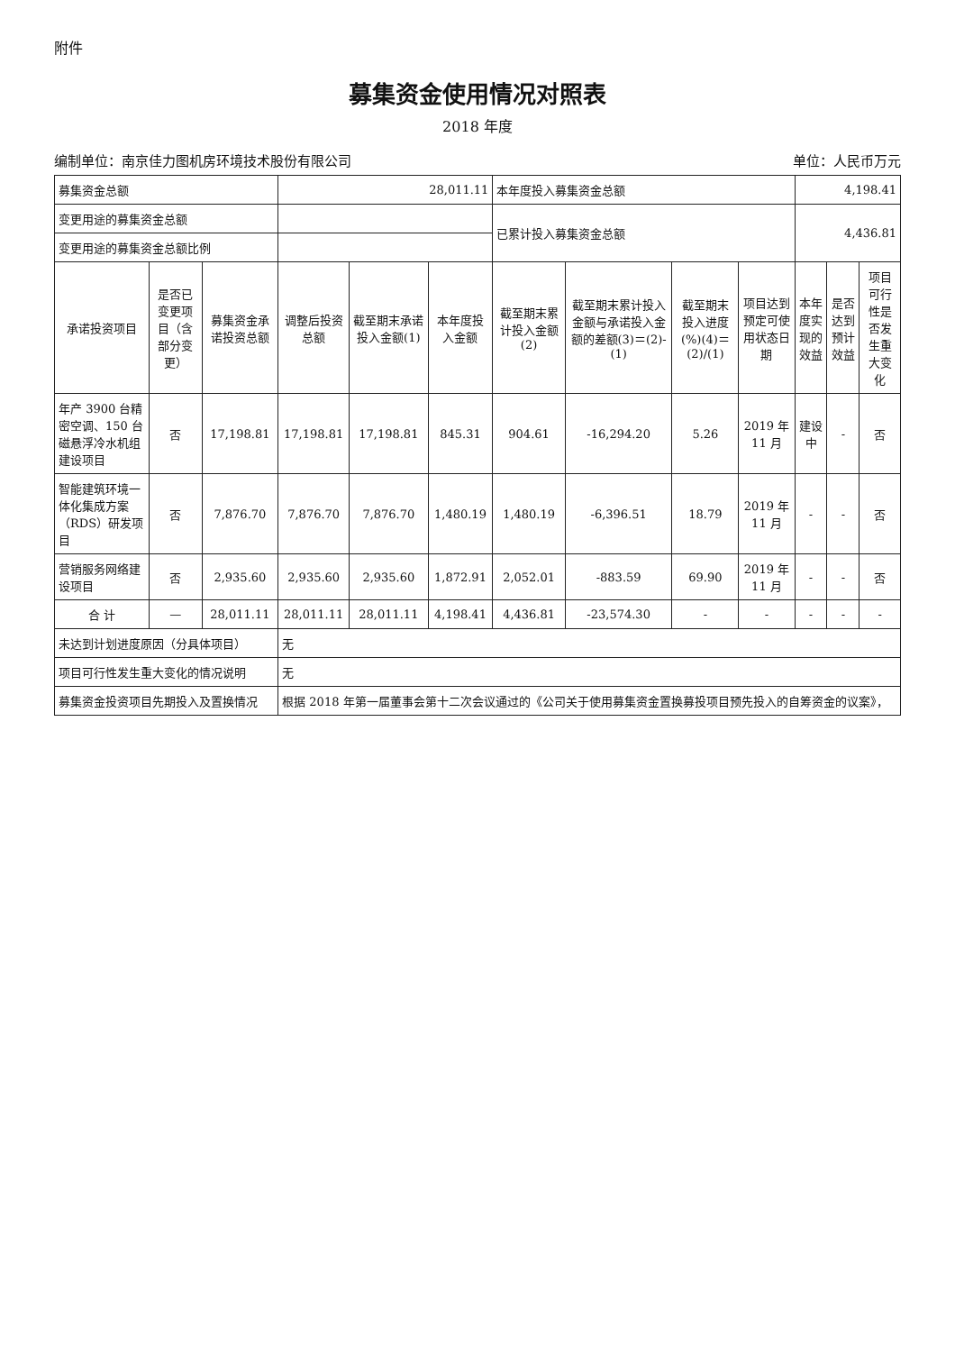附件
募集资金使用情况对照表
2018 年度
编制单位：南京佳力图机房环境技术股份有限公司 单位：人民币万元
| 募集资金总额 | | | 28,011.11 | | | 本年度投入募集资金总额 | | | | 4,198.41 | | |
| 变更用途的募集资金总额 | | | | | | 已累计投入募集资金总额 | | | | 4,436.81 | | |
| 变更用途的募集资金总额比例 | | | | | | | | | | | | |
| 承诺投资项目 | 是否已变更项目（含部分变更） | 募集资金承诺投资总额 | 调整后投资总额 | 截至期末承诺投入金额(1) | 本年度投入金额 | 截至期末累计投入金额(2) | 截至期末累计投入金额与承诺投入金额的差额(3)＝(2)-(1) | 截至期末投入进度(%)(4)＝(2)/(1) | 项目达到预定可使用状态日期 | 本年度实现的效益 | 是否达到预计效益 | 项目可行性是否发生重大变化 |
| 年产 3900 台精密空调、150 台磁悬浮冷水机组建设项目 | 否 | 17,198.81 | 17,198.81 | 17,198.81 | 845.31 | 904.61 | -16,294.20 | 5.26 | 2019 年 11 月 | 建设中 | - | 否 |
| 智能建筑环境一体化集成方案（RDS）研发项目 | 否 | 7,876.70 | 7,876.70 | 7,876.70 | 1,480.19 | 1,480.19 | -6,396.51 | 18.79 | 2019 年 11 月 | - | - | 否 |
| 营销服务网络建设项目 | 否 | 2,935.60 | 2,935.60 | 2,935.60 | 1,872.91 | 2,052.01 | -883.59 | 69.90 | 2019 年 11 月 | - | - | 否 |
| 合 计 | — | 28,011.11 | 28,011.11 | 28,011.11 | 4,198.41 | 4,436.81 | -23,574.30 | - | - | - | - | - |
| 未达到计划进度原因（分具体项目） | | | 无 | | | | | | | | | |
| 项目可行性发生重大变化的情况说明 | | | 无 | | | | | | | | | |
| 募集资金投资项目先期投入及置换情况 | | | 根据 2018 年第一届董事会第十二次会议通过的《公司关于使用募集资金置换募投项目预先投入的自筹资金的议案》， | | | | | | | | | |